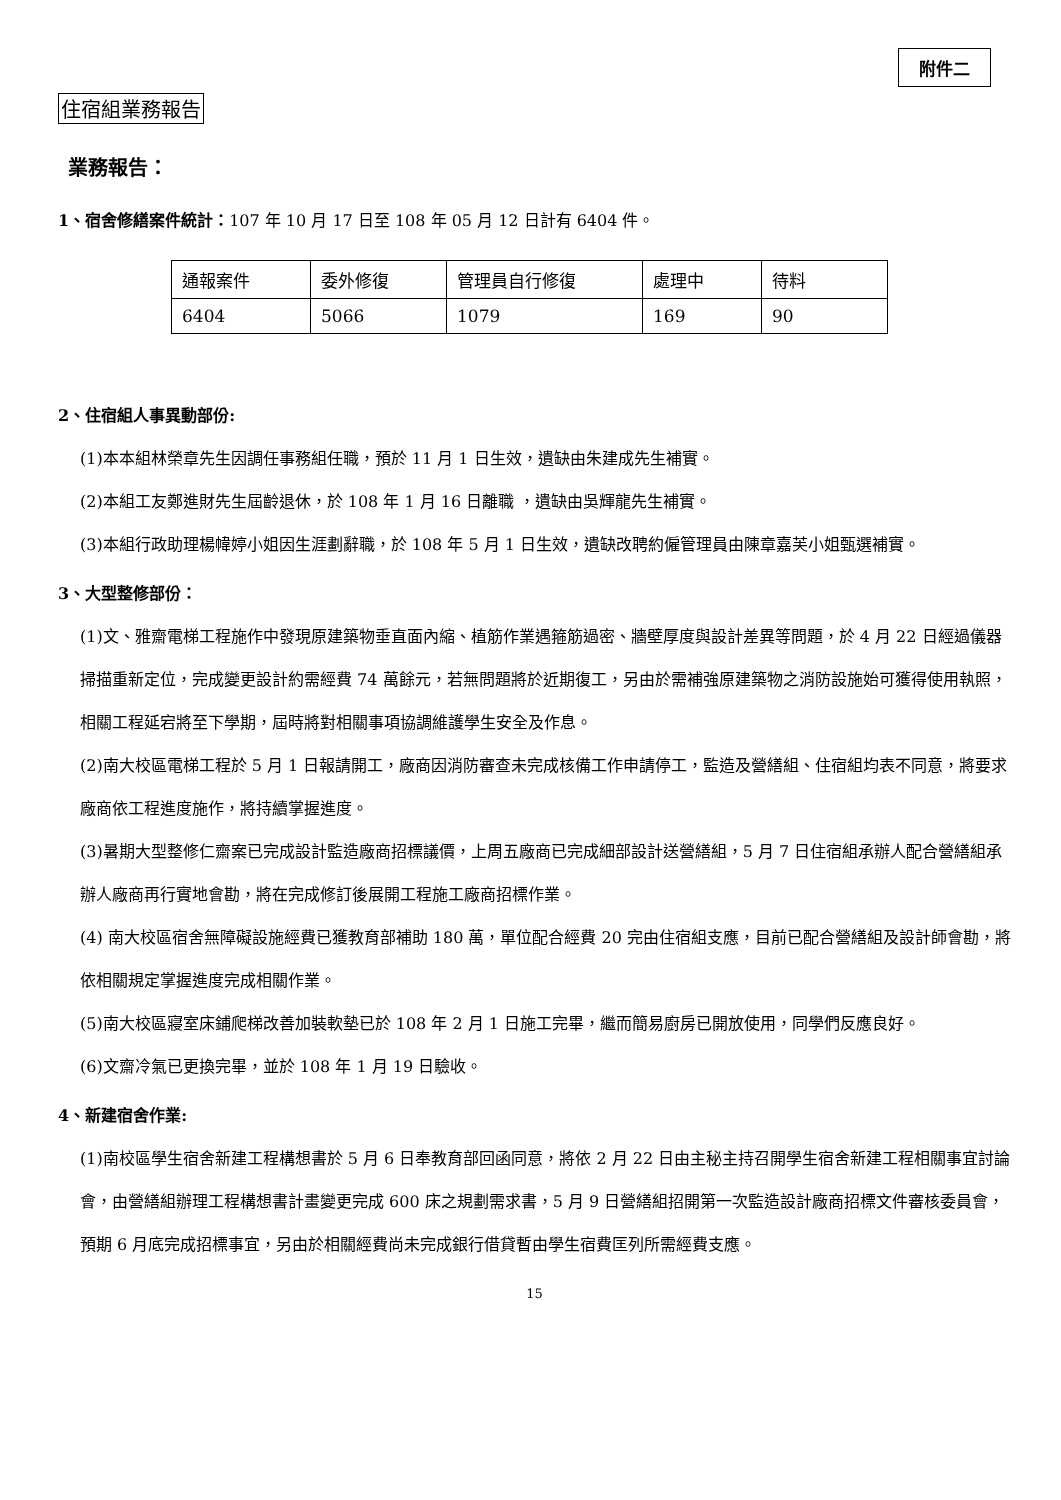附件二
住宿組業務報告
業務報告：
1、宿舍修繕案件統計：107 年 10 月 17 日至 108 年 05 月 12 日計有 6404 件。
| 通報案件 | 委外修復 | 管理員自行修復 | 處理中 | 待料 |
| 6404 | 5066 | 1079 | 169 | 90 |
2、住宿組人事異動部份:
(1)本本組林榮章先生因調任事務組任職，預於 11 月 1 日生效，遺缺由朱建成先生補實。
(2)本組工友鄭進財先生屆齡退休，於 108 年 1 月 16 日離職 ，遺缺由吳輝龍先生補實。
(3)本組行政助理楊幃婷小姐因生涯劃辭職，於 108 年 5 月 1 日生效，遺缺改聘約僱管理員由陳章嘉芙小姐甄選補實。
3、大型整修部份：
(1)文、雅齋電梯工程施作中發現原建築物垂直面內縮、植筋作業遇箍筋過密、牆壁厚度與設計差異等問題，於 4 月 22 日經過儀器掃描重新定位，完成變更設計約需經費 74 萬餘元，若無問題將於近期復工，另由於需補強原建築物之消防設施始可獲得使用執照，相關工程延宕將至下學期，屆時將對相關事項協調維護學生安全及作息。
(2)南大校區電梯工程於 5 月 1 日報請開工，廠商因消防審查未完成核備工作申請停工，監造及營繕組、住宿組均表不同意，將要求廠商依工程進度施作，將持續掌握進度。
(3)暑期大型整修仁齋案已完成設計監造廠商招標議價，上周五廠商已完成細部設計送營繕組，5 月 7 日住宿組承辦人配合營繕組承辦人廠商再行實地會勘，將在完成修訂後展開工程施工廠商招標作業。
(4) 南大校區宿舍無障礙設施經費已獲教育部補助 180 萬，單位配合經費 20 完由住宿組支應，目前已配合營繕組及設計師會勘，將依相關規定掌握進度完成相關作業。
(5)南大校區寢室床鋪爬梯改善加裝軟墊已於 108 年 2 月 1 日施工完畢，繼而簡易廚房已開放使用，同學們反應良好。
(6)文齋冷氣已更換完畢，並於 108 年 1 月 19 日驗收。
4、新建宿舍作業:
(1)南校區學生宿舍新建工程構想書於 5 月 6 日奉教育部回函同意，將依 2 月 22 日由主秘主持召開學生宿舍新建工程相關事宜討論會，由營繕組辦理工程構想書計畫變更完成 600 床之規劃需求書，5 月 9 日營繕組招開第一次監造設計廠商招標文件審核委員會，預期 6 月底完成招標事宜，另由於相關經費尚未完成銀行借貸暫由學生宿費匡列所需經費支應。
15